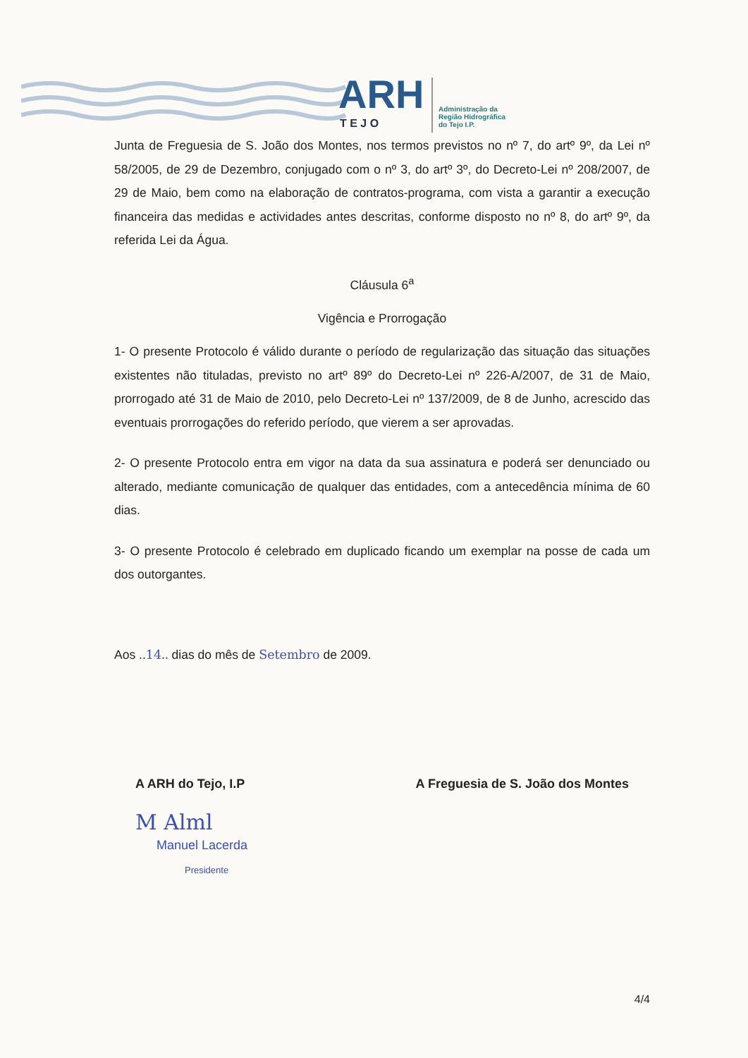ARH
T E J O
Administração da
Região Hidrográfica
do Tejo I.P.
Junta de Freguesia de S. João dos Montes, nos termos previstos no nº 7, do artº 9º, da Lei nº 58/2005, de 29 de Dezembro, conjugado com o nº 3, do artº 3º, do Decreto-Lei nº 208/2007, de 29 de Maio, bem como na elaboração de contratos-programa, com vista a garantir a execução financeira das medidas e actividades antes descritas, conforme disposto no nº 8, do artº 9º, da referida Lei da Água.
Cláusula 6<sup>a</sup>
Vigência e Prorrogação
1- O presente Protocolo é válido durante o período de regularização das situação das situações existentes não tituladas, previsto no artº 89º do Decreto-Lei nº 226-A/2007, de 31 de Maio, prorrogado até 31 de Maio de 2010, pelo Decreto-Lei nº 137/2009, de 8 de Junho, acrescido das eventuais prorrogações do referido período, que vierem a ser aprovadas.
2- O presente Protocolo entra em vigor na data da sua assinatura e poderá ser denunciado ou alterado, mediante comunicação de qualquer das entidades, com a antecedência mínima de 60 dias.
3- O presente Protocolo é celebrado em duplicado ficando um exemplar na posse de cada um dos outorgantes.
Aos ..14.. dias do mês de Setembro de 2009.
A ARH do Tejo, I.P
M Alml
Manuel Lacerda
Presidente
A Freguesia de S. João dos Montes
4/4